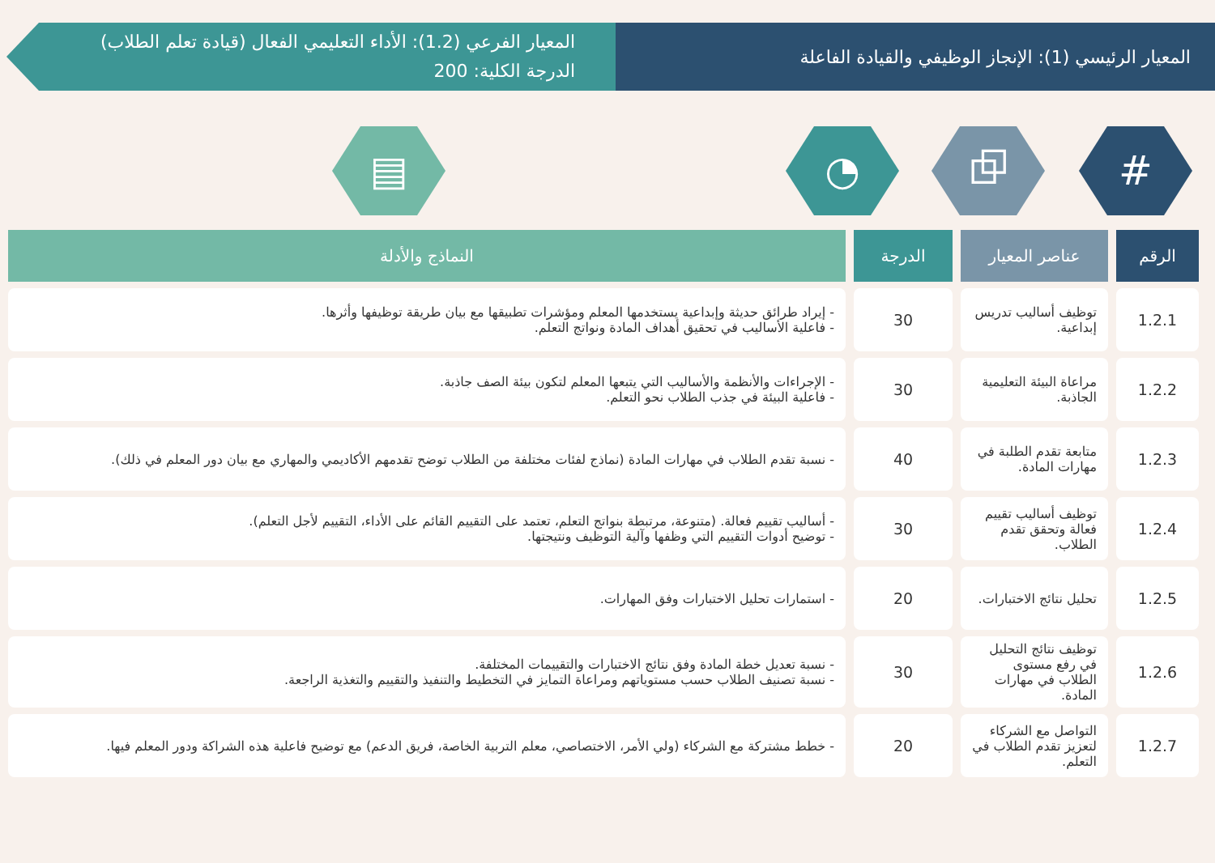المعيار الرئيسي (1): الإنجاز الوظيفي والقيادة الفاعلة
المعيار الفرعي (1.2): الأداء التعليمي الفعال (قيادة تعلم الطلاب)
الدرجة الكلية: 200
# ⧉ ◔ ▤
| الرقم | عناصر المعيار | الدرجة | النماذج والأدلة |
| --- | --- | --- | --- |
| 1.2.1 | توظيف أساليب تدريس إبداعية. | 30 | - إيراد طرائق حديثة وإبداعية يستخدمها المعلم ومؤشرات تطبيقها مع بيان طريقة توظيفها وأثرها. - فاعلية الأساليب في تحقيق أهداف المادة ونواتج التعلم. |
| 1.2.2 | مراعاة البيئة التعليمية الجاذبة. | 30 | - الإجراءات والأنظمة والأساليب التي يتبعها المعلم لتكون بيئة الصف جاذبة. - فاعلية البيئة في جذب الطلاب نحو التعلم. |
| 1.2.3 | متابعة تقدم الطلبة في مهارات المادة. | 40 | - نسبة تقدم الطلاب في مهارات المادة (نماذج لفئات مختلفة من الطلاب توضح تقدمهم الأكاديمي والمهاري مع بيان دور المعلم في ذلك). |
| 1.2.4 | توظيف أساليب تقييم فعالة وتحقق تقدم الطلاب. | 30 | - أساليب تقييم فعالة. (متنوعة، مرتبطة بنواتج التعلم، تعتمد على التقييم القائم على الأداء، التقييم لأجل التعلم). - توضيح أدوات التقييم التي وظفها وآلية التوظيف ونتيجتها. |
| 1.2.5 | تحليل نتائج الاختبارات. | 20 | - استمارات تحليل الاختبارات وفق المهارات. |
| 1.2.6 | توظيف نتائج التحليل في رفع مستوى الطلاب في مهارات المادة. | 30 | - نسبة تعديل خطة المادة وفق نتائج الاختبارات والتقييمات المختلفة. - نسبة تصنيف الطلاب حسب مستوياتهم ومراعاة التمايز في التخطيط والتنفيذ والتقييم والتغذية الراجعة. |
| 1.2.7 | التواصل مع الشركاء لتعزيز تقدم الطلاب في التعلم. | 20 | - خطط مشتركة مع الشركاء (ولي الأمر، الاختصاصي، معلم التربية الخاصة، فريق الدعم) مع توضيح فاعلية هذه الشراكة ودور المعلم فيها. |